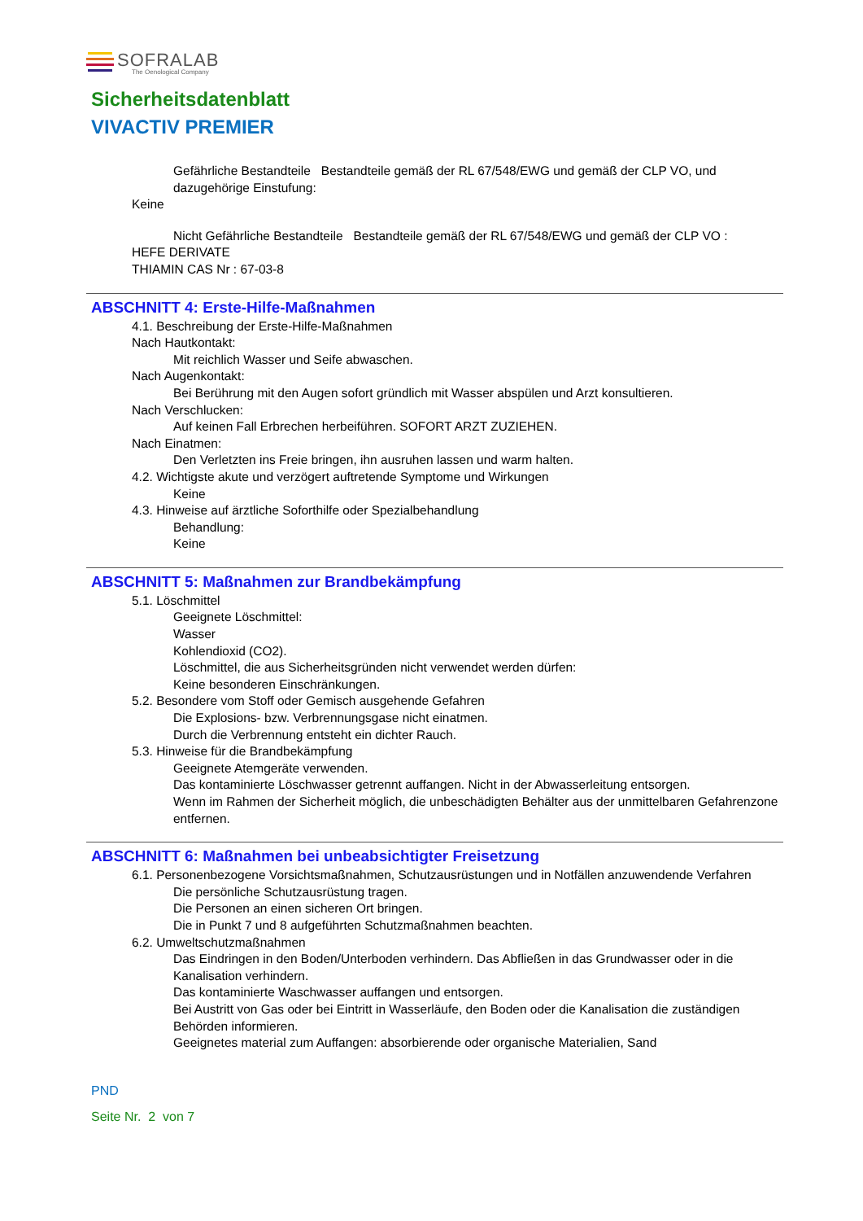SOFRALAB
The Oenological Company
Sicherheitsdatenblatt
VIVACTIV PREMIER
Gefährliche Bestandteile Bestandteile gemäß der RL 67/548/EWG und gemäß der CLP VO, und dazugehörige Einstufung:
Keine
Nicht Gefährliche Bestandteile Bestandteile gemäß der RL 67/548/EWG und gemäß der CLP VO :
HEFE DERIVATE
THIAMIN CAS Nr : 67-03-8
ABSCHNITT 4: Erste-Hilfe-Maßnahmen
4.1. Beschreibung der Erste-Hilfe-Maßnahmen
Nach Hautkontakt:
Mit reichlich Wasser und Seife abwaschen.
Nach Augenkontakt:
Bei Berührung mit den Augen sofort gründlich mit Wasser abspülen und Arzt konsultieren.
Nach Verschlucken:
Auf keinen Fall Erbrechen herbeiführen. SOFORT ARZT ZUZIEHEN.
Nach Einatmen:
Den Verletzten ins Freie bringen, ihn ausruhen lassen und warm halten.
4.2. Wichtigste akute und verzögert auftretende Symptome und Wirkungen
Keine
4.3. Hinweise auf ärztliche Soforthilfe oder Spezialbehandlung
Behandlung:
Keine
ABSCHNITT 5: Maßnahmen zur Brandbekämpfung
5.1. Löschmittel
Geeignete Löschmittel:
Wasser
Kohlendioxid (CO2).
Löschmittel, die aus Sicherheitsgründen nicht verwendet werden dürfen:
Keine besonderen Einschränkungen.
5.2. Besondere vom Stoff oder Gemisch ausgehende Gefahren
Die Explosions- bzw. Verbrennungsgase nicht einatmen.
Durch die Verbrennung entsteht ein dichter Rauch.
5.3. Hinweise für die Brandbekämpfung
Geeignete Atemgeräte verwenden.
Das kontaminierte Löschwasser getrennt auffangen. Nicht in der Abwasserleitung entsorgen.
Wenn im Rahmen der Sicherheit möglich, die unbeschädigten Behälter aus der unmittelbaren Gefahrenzone entfernen.
ABSCHNITT 6: Maßnahmen bei unbeabsichtigter Freisetzung
6.1. Personenbezogene Vorsichtsmaßnahmen, Schutzausrüstungen und in Notfällen anzuwendende Verfahren
Die persönliche Schutzausrüstung tragen.
Die Personen an einen sicheren Ort bringen.
Die in Punkt 7 und 8 aufgeführten Schutzmaßnahmen beachten.
6.2. Umweltschutzmaßnahmen
Das Eindringen in den Boden/Unterboden verhindern. Das Abfließen in das Grundwasser oder in die Kanalisation verhindern.
Das kontaminierte Waschwasser auffangen und entsorgen.
Bei Austritt von Gas oder bei Eintritt in Wasserläufe, den Boden oder die Kanalisation die zuständigen Behörden informieren.
Geeignetes material zum Auffangen: absorbierende oder organische Materialien, Sand
PND
Seite Nr. 2 von 7